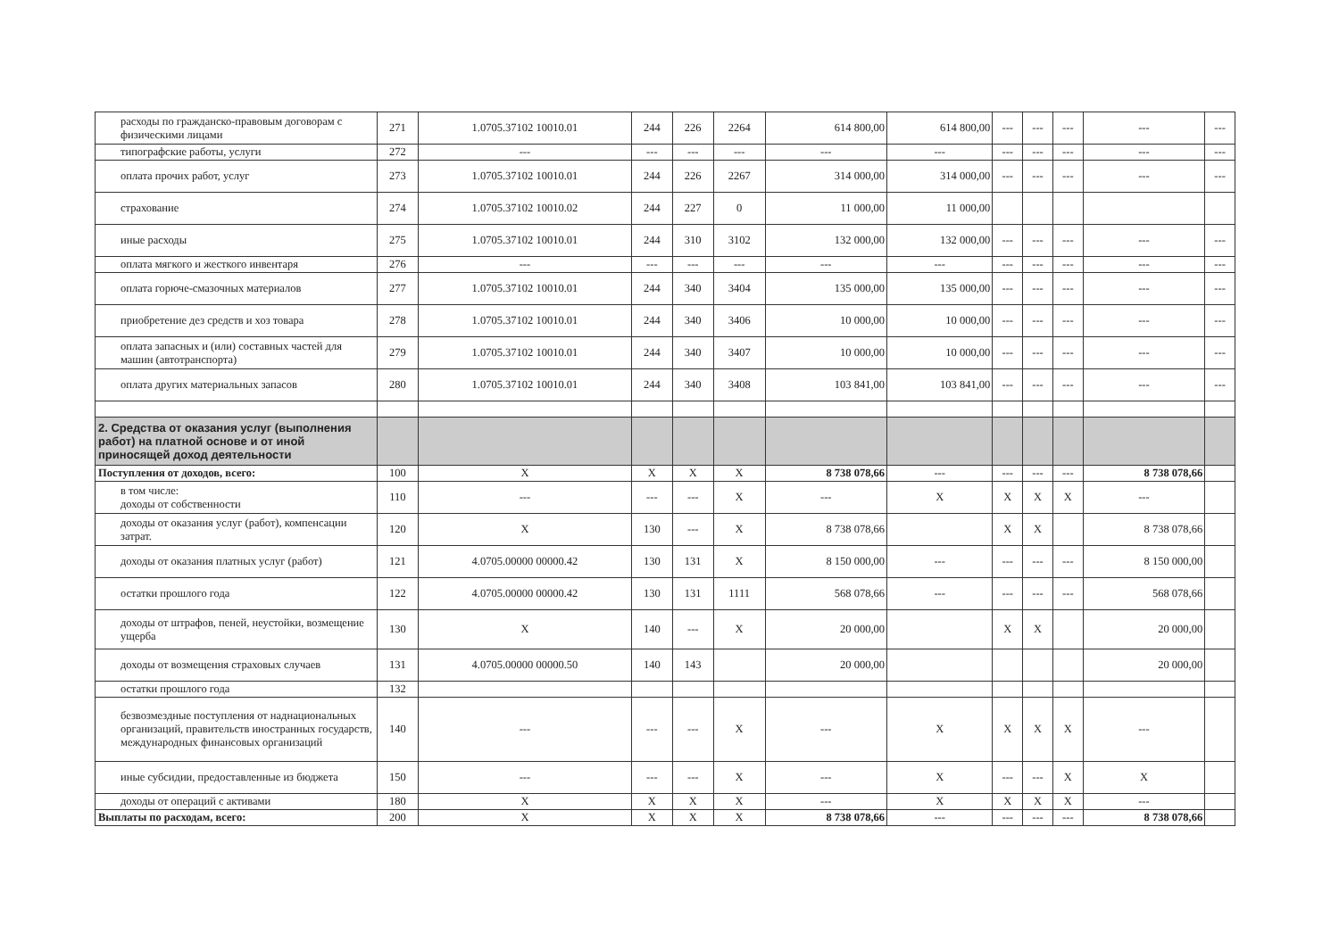| расходы по гражданско-правовым договорам с физическими лицами | 271 | 1.0705.37102 10010.01 | 244 | 226 | 2264 | 614 800,00 | 614 800,00 | --- | --- | --- | --- | --- |
| типографские работы, услуги | 272 | --- | --- | --- | --- | --- | --- | --- | --- | --- | --- | --- |
| оплата прочих работ, услуг | 273 | 1.0705.37102 10010.01 | 244 | 226 | 2267 | 314 000,00 | 314 000,00 | --- | --- | --- | --- | --- |
| страхование | 274 | 1.0705.37102 10010.02 | 244 | 227 | 0 | 11 000,00 | 11 000,00 | | | | | |
| иные расходы | 275 | 1.0705.37102 10010.01 | 244 | 310 | 3102 | 132 000,00 | 132 000,00 | --- | --- | --- | --- | --- |
| оплата мягкого и жесткого инвентаря | 276 | --- | --- | --- | --- | --- | --- | --- | --- | --- | --- | --- |
| оплата горюче-смазочных материалов | 277 | 1.0705.37102 10010.01 | 244 | 340 | 3404 | 135 000,00 | 135 000,00 | --- | --- | --- | --- | --- |
| приобретение дез средств и хоз товара | 278 | 1.0705.37102 10010.01 | 244 | 340 | 3406 | 10 000,00 | 10 000,00 | --- | --- | --- | --- | --- |
| оплата запасных и (или) составных частей для машин (автотранспорта) | 279 | 1.0705.37102 10010.01 | 244 | 340 | 3407 | 10 000,00 | 10 000,00 | --- | --- | --- | --- | --- |
| оплата других материальных запасов | 280 | 1.0705.37102 10010.01 | 244 | 340 | 3408 | 103 841,00 | 103 841,00 | --- | --- | --- | --- | --- |
| 2. Средства от оказания услуг (выполнения работ) на платной основе и от иной приносящей доход деятельности | | | | | | | | | | | | |
| Поступления от доходов, всего: | 100 | X | X | X | X | 8 738 078,66 | --- | --- | --- | --- | 8 738 078,66 | |
| в том числе: доходы от собственности | 110 | --- | --- | --- | X | --- | X | X | X | X | --- | |
| доходы от оказания услуг (работ), компенсации затрат. | 120 | X | 130 | --- | X | 8 738 078,66 | | X | X | | 8 738 078,66 | |
| доходы от оказания платных услуг (работ) | 121 | 4.0705.00000 00000.42 | 130 | 131 | X | 8 150 000,00 | --- | --- | --- | --- | 8 150 000,00 | |
| остатки прошлого года | 122 | 4.0705.00000 00000.42 | 130 | 131 | 1111 | 568 078,66 | --- | --- | --- | --- | 568 078,66 | |
| доходы от штрафов, пеней, неустойки, возмещение ущерба | 130 | X | 140 | --- | X | 20 000,00 | | X | X | | 20 000,00 | |
| доходы от возмещения страховых случаев | 131 | 4.0705.00000 00000.50 | 140 | 143 | | 20 000,00 | | | | | 20 000,00 | |
| остатки прошлого года | 132 | | | | | | | | | | | |
| безвозмездные поступления от наднациональных организаций, правительств иностранных государств, международных финансовых организаций | 140 | --- | --- | --- | X | --- | X | X | X | X | --- | |
| иные субсидии, предоставленные из бюджета | 150 | --- | --- | --- | X | --- | X | --- | --- | X | X | |
| доходы от операций с активами | 180 | X | X | X | X | --- | X | X | X | X | --- | |
| Выплаты по расходам, всего: | 200 | X | X | X | X | 8 738 078,66 | --- | --- | --- | --- | 8 738 078,66 | |